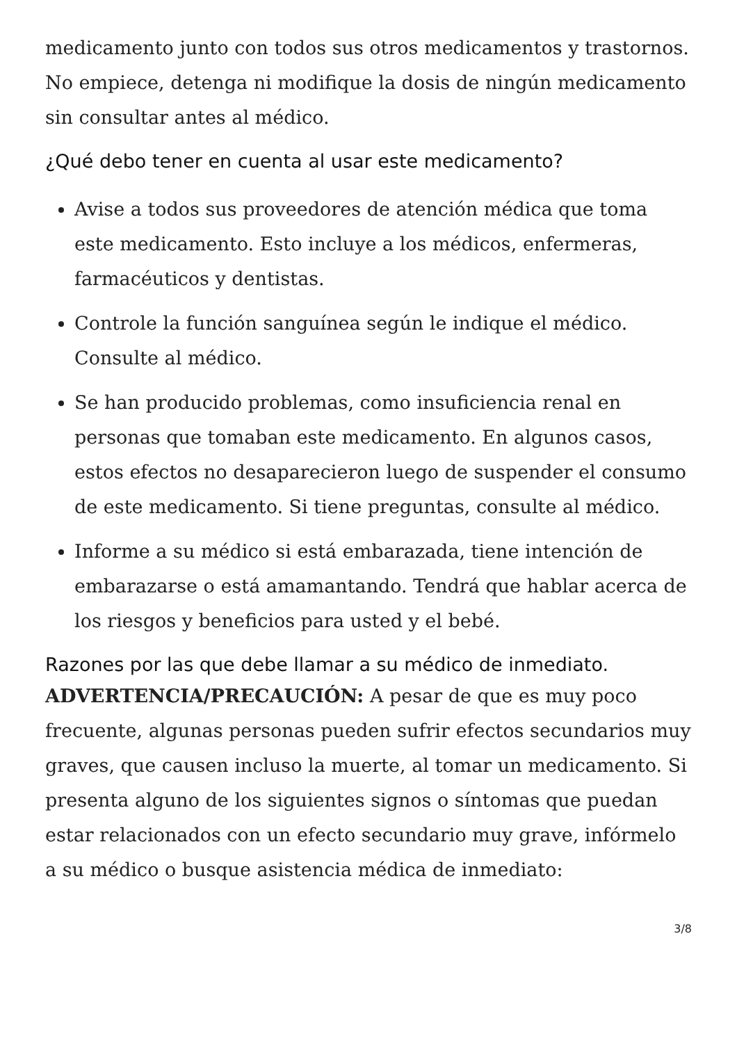medicamento junto con todos sus otros medicamentos y trastornos. No empiece, detenga ni modifique la dosis de ningún medicamento sin consultar antes al médico.
¿Qué debo tener en cuenta al usar este medicamento?
Avise a todos sus proveedores de atención médica que toma este medicamento. Esto incluye a los médicos, enfermeras, farmacéuticos y dentistas.
Controle la función sanguínea según le indique el médico. Consulte al médico.
Se han producido problemas, como insuficiencia renal en personas que tomaban este medicamento. En algunos casos, estos efectos no desaparecieron luego de suspender el consumo de este medicamento. Si tiene preguntas, consulte al médico.
Informe a su médico si está embarazada, tiene intención de embarazarse o está amamantando. Tendrá que hablar acerca de los riesgos y beneficios para usted y el bebé.
Razones por las que debe llamar a su médico de inmediato.
ADVERTENCIA/PRECAUCIÓN: A pesar de que es muy poco frecuente, algunas personas pueden sufrir efectos secundarios muy graves, que causen incluso la muerte, al tomar un medicamento. Si presenta alguno de los siguientes signos o síntomas que puedan estar relacionados con un efecto secundario muy grave, infórmelo a su médico o busque asistencia médica de inmediato:
3/8